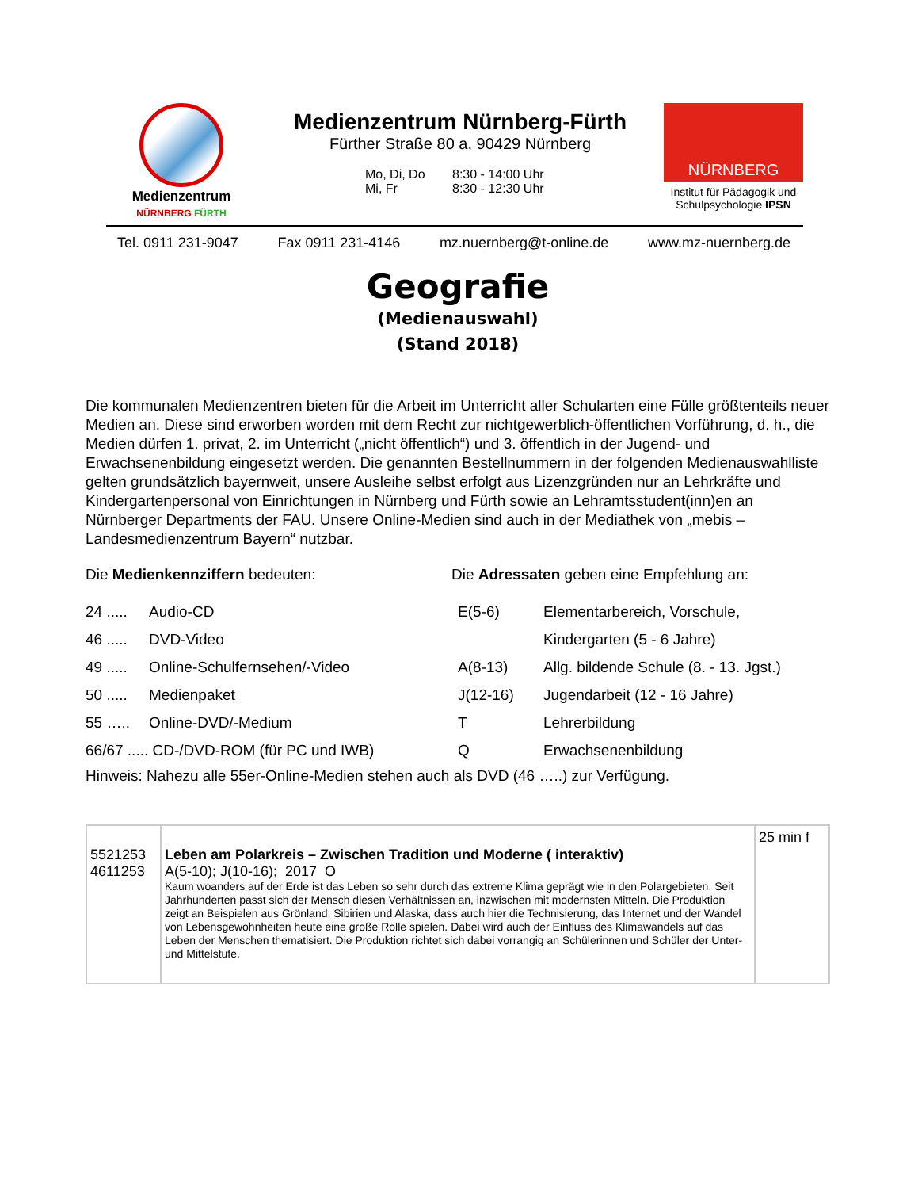Medienzentrum
NÜRNBERG FÜRTH
Medienzentrum Nürnberg-Fürth
Fürther Straße 80 a, 90429 Nürnberg
Mo, Di, Do 8:30 - 14:00 Uhr Mi, Fr 8:30 - 12:30 Uhr
NÜRNBERG
Institut für Pädagogik und Schulpsychologie IPSN
Tel. 0911 231-9047 Fax 0911 231-4146 mz.nuernberg@t-online.de www.mz-nuernberg.de
Geografie
(Medienauswahl)
(Stand 2018)
Die kommunalen Medienzentren bieten für die Arbeit im Unterricht aller Schularten eine Fülle größtenteils neuer Medien an. Diese sind erworben worden mit dem Recht zur nichtgewerblich-öffentlichen Vorführung, d. h., die Medien dürfen 1. privat, 2. im Unterricht („nicht öffentlich“) und 3. öffentlich in der Jugend- und Erwachsenenbildung eingesetzt werden. Die genannten Bestellnummern in der folgenden Medienauswahlliste gelten grundsätzlich bayernweit, unsere Ausleihe selbst erfolgt aus Lizenzgründen nur an Lehrkräfte und Kindergartenpersonal von Einrichtungen in Nürnberg und Fürth sowie an Lehramtsstudent(inn)en an Nürnberger Departments der FAU. Unsere Online-Medien sind auch in der Mediathek von „mebis – Landesmedienzentrum Bayern“ nutzbar.
Die Medienkennziffern bedeuten:
| 24 ..... | Audio-CD |
| 46 ..... | DVD-Video |
| 49 ..... | Online-Schulfernsehen/-Video |
| 50 ..... | Medienpaket |
| 55 ….. | Online-DVD/-Medium |
| 66/67 ..... CD-/DVD-ROM (für PC und IWB) | |
Die Adressaten geben eine Empfehlung an:
| E(5-6) | Elementarbereich, Vorschule, |
| | Kindergarten (5 - 6 Jahre) |
| A(8-13) | Allg. bildende Schule (8. - 13. Jgst.) |
| J(12-16) | Jugendarbeit (12 - 16 Jahre) |
| T | Lehrerbildung |
| Q | Erwachsenenbildung |
Hinweis: Nahezu alle 55er-Online-Medien stehen auch als DVD (46 …..) zur Verfügung.
| 5521253 4611253 | Leben am Polarkreis – Zwischen Tradition und Moderne ( interaktiv) A(5-10); J(10-16); 2017 O Kaum woanders auf der Erde ist das Leben so sehr durch das extreme Klima geprägt wie in den Polargebieten. Seit Jahrhunderten passt sich der Mensch diesen Verhältnissen an, inzwischen mit modernsten Mitteln. Die Produktion zeigt an Beispielen aus Grönland, Sibirien und Alaska, dass auch hier die Technisierung, das Internet und der Wandel von Lebensgewohnheiten heute eine große Rolle spielen. Dabei wird auch der Einfluss des Klimawandels auf das Leben der Menschen thematisiert. Die Produktion richtet sich dabei vorrangig an Schülerinnen und Schüler der Unter- und Mittelstufe. | 25 min f |